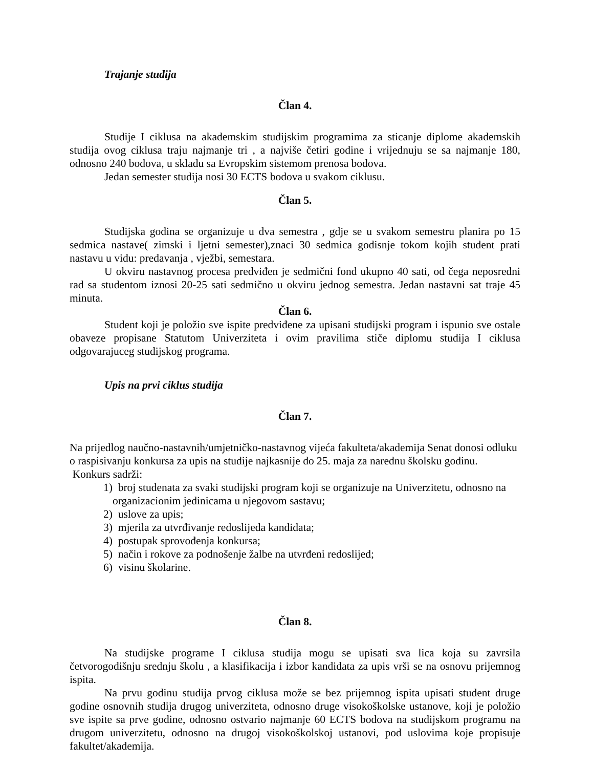Trajanje studija
Član 4.
Studije I ciklusa na akademskim studijskim programima za sticanje diplome akademskih studija ovog ciklusa traju najmanje tri , a najviše četiri godine i vrijednuju se sa najmanje 180, odnosno 240 bodova, u skladu sa Evropskim sistemom prenosa bodova.
Jedan semester studija nosi 30 ECTS bodova u svakom ciklusu.
Član 5.
Studijska godina se organizuje u dva semestra , gdje se u svakom semestru planira po 15 sedmica nastave( zimski i ljetni semester),znaci 30 sedmica godisnje tokom kojih student prati nastavu u vidu: predavanja , vježbi, semestara.
U okviru nastavnog procesa predviđen je sedmični fond ukupno 40 sati, od čega neposredni rad sa studentom iznosi 20-25 sati sedmično u okviru jednog semestra. Jedan nastavni sat traje 45 minuta.
Član 6.
Student koji je položio sve ispite predviđene za upisani studijski program i ispunio sve ostale obaveze propisane Statutom Univerziteta i ovim pravilima stiče diplomu studija I ciklusa odgovarajuceg studijskog programa.
Upis na prvi ciklus studija
Član 7.
Na prijedlog naučno-nastavnih/umjetničko-nastavnog vijeća fakulteta/akademija Senat donosi odluku o raspisivanju konkursa za upis na studije najkasnije do 25. maja za narednu školsku godinu.
Konkurs sadrži:
1) broj studenata za svaki studijski program koji se organizuje na Univerzitetu, odnosno na organizacionim jedinicama u njegovom sastavu;
2) uslove za upis;
3) mjerila za utvrđivanje redoslijeda kandidata;
4) postupak sprovođenja konkursa;
5) način i rokove za podnošenje žalbe na utvrđeni redoslijed;
6) visinu školarine.
Član 8.
Na studijske programe I ciklusa studija mogu se upisati sva lica koja su zavrsila četvorogodišnju srednju školu , a klasifikacija i izbor kandidata za upis vrši se na osnovu prijemnog ispita.
Na prvu godinu studija prvog ciklusa može se bez prijemnog ispita upisati student druge godine osnovnih studija drugog univerziteta, odnosno druge visokoškolske ustanove, koji je položio sve ispite sa prve godine, odnosno ostvario najmanje 60 ECTS bodova na studijskom programu na drugom univerzitetu, odnosno na drugoj visokoškolskoj ustanovi, pod uslovima koje propisuje fakultet/akademija.